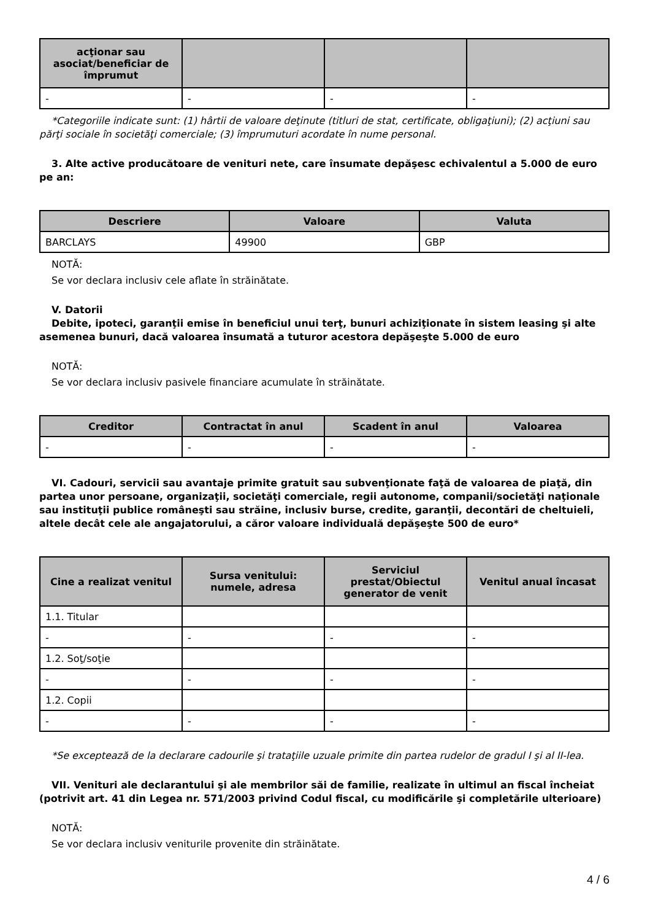| acţionar sau asociat/beneficiar de împrumut | | | |
| --- | --- | --- | --- |
| - | - | - | - |
*Categoriile indicate sunt: (1) hârtii de valoare deţinute (titluri de stat, certificate, obligaţiuni); (2) acţiuni sau părţi sociale în societăţi comerciale; (3) împrumuturi acordate în nume personal.
3. Alte active producătoare de venituri nete, care însumate depăşesc echivalentul a 5.000 de euro pe an:
| Descriere | Valoare | Valuta |
| --- | --- | --- |
| BARCLAYS | 49900 | GBP |
NOTĂ:
Se vor declara inclusiv cele aflate în străinătate.
V. Datorii
Debite, ipoteci, garanţii emise în beneficiul unui terţ, bunuri achiziţionate în sistem leasing şi alte asemenea bunuri, dacă valoarea însumată a tuturor acestora depăşeşte 5.000 de euro
NOTĂ:
Se vor declara inclusiv pasivele financiare acumulate în străinătate.
| Creditor | Contractat în anul | Scadent în anul | Valoarea |
| --- | --- | --- | --- |
| - | - | - | - |
VI. Cadouri, servicii sau avantaje primite gratuit sau subvenţionate faţă de valoarea de piaţă, din partea unor persoane, organizaţii, societăţi comerciale, regii autonome, companii/societăţi naţionale sau instituţii publice româneşti sau străine, inclusiv burse, credite, garanţii, decontări de cheltuieli, altele decât cele ale angajatorului, a căror valoare individuală depăşeşte 500 de euro*
| Cine a realizat venitul | Sursa venitului: numele, adresa | Serviciul prestat/Obiectul generator de venit | Venitul anual încasat |
| --- | --- | --- | --- |
| 1.1. Titular | | | |
| - | - | - | - |
| 1.2. Soţ/soţie | | | |
| - | - | - | - |
| 1.2. Copii | | | |
| - | - | - | - |
*Se exceptează de la declarare cadourile şi trataţiile uzuale primite din partea rudelor de gradul I şi al II-lea.
VII. Venituri ale declarantului şi ale membrilor săi de familie, realizate în ultimul an fiscal încheiat (potrivit art. 41 din Legea nr. 571/2003 privind Codul fiscal, cu modificările şi completările ulterioare)
NOTĂ:
Se vor declara inclusiv veniturile provenite din străinătate.
4 / 6